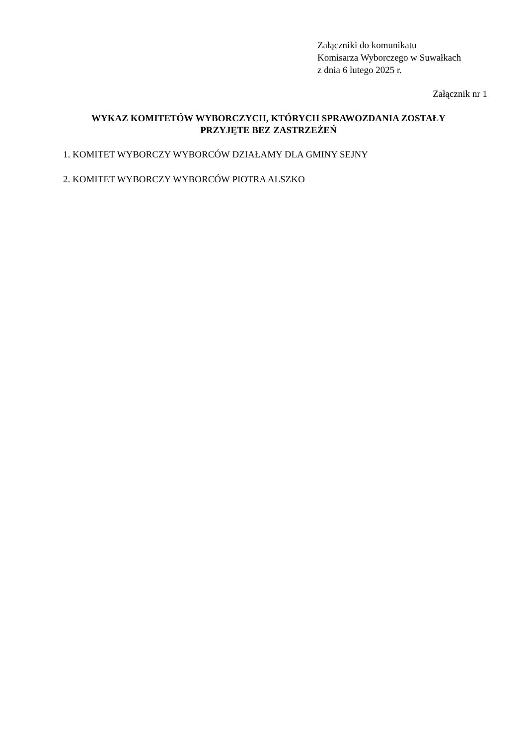Załączniki do komunikatu
Komisarza Wyborczego w Suwałkach
z dnia 6 lutego 2025 r.
Załącznik nr 1
WYKAZ KOMITETÓW WYBORCZYCH, KTÓRYCH SPRAWOZDANIA ZOSTAŁY
PRZYJĘTE BEZ ZASTRZEŻEŃ
1. KOMITET WYBORCZY WYBORCÓW DZIAŁAMY DLA GMINY SEJNY
2. KOMITET WYBORCZY WYBORCÓW PIOTRA ALSZKO